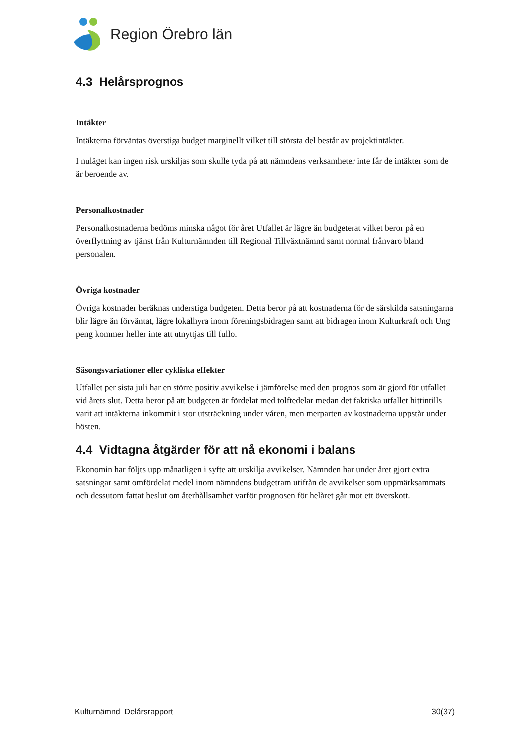Region Örebro län
4.3 Helårsprognos
Intäkter
Intäkterna förväntas överstiga budget marginellt vilket till största del består av projektintäkter.
I nuläget kan ingen risk urskiljas som skulle tyda på att nämndens verksamheter inte får de intäkter som de är beroende av.
Personalkostnader
Personalkostnaderna bedöms minska något för året Utfallet är lägre än budgeterat vilket beror på en överflyttning av tjänst från Kulturnämnden till Regional Tillväxtnämnd samt normal frånvaro bland personalen.
Övriga kostnader
Övriga kostnader beräknas understiga budgeten. Detta beror på att kostnaderna för de särskilda satsningarna blir lägre än förväntat, lägre lokalhyra inom föreningsbidragen samt att bidragen inom Kulturkraft och Ung peng kommer heller inte att utnyttjas till fullo.
Säsongsvariationer eller cykliska effekter
Utfallet per sista juli har en större positiv avvikelse i jämförelse med den prognos som är gjord för utfallet vid årets slut. Detta beror på att budgeten är fördelat med tolftedelar medan det faktiska utfallet hittintills varit att intäkterna inkommit i stor utsträckning under våren, men merparten av kostnaderna uppstår under hösten.
4.4 Vidtagna åtgärder för att nå ekonomi i balans
Ekonomin har följts upp månatligen i syfte att urskilja avvikelser. Nämnden har under året gjort extra satsningar samt omfördelat medel inom nämndens budgetram utifrån de avvikelser som uppmärksammats och dessutom fattat beslut om återhållsamhet varför prognosen för helåret går mot ett överskott.
Kulturnämnd Delårsrapport 30(37)